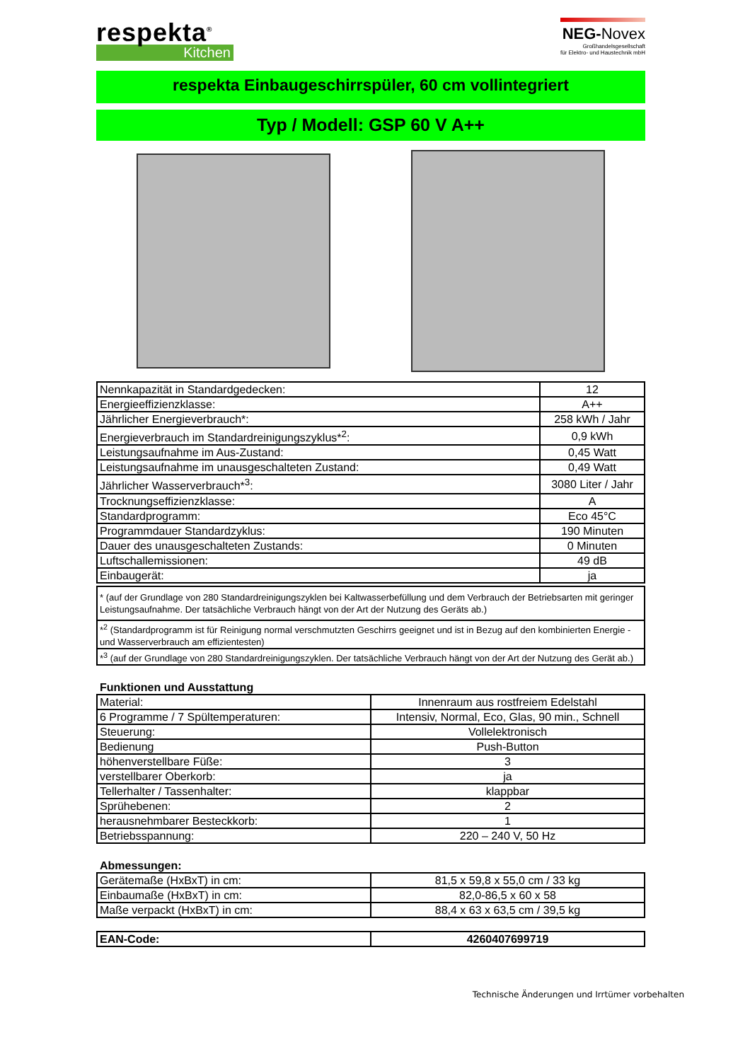respekta<sup>®</sup>
Kitchen
NEG-Novex
Großhandelsgesellschaft
für Elektro- und Haustechnik mbH
respekta Einbaugeschirrspüler, 60 cm vollintegriert
Typ / Modell: GSP 60 V A++
| Nennkapazität in Standardgedecken: | 12 |
| Energieeffizienzklasse: | A++ |
| Jährlicher Energieverbrauch*: | 258 kWh / Jahr |
| Energieverbrauch im Standardreinigungszyklus*<sup>2</sup>: | 0,9 kWh |
| Leistungsaufnahme im Aus-Zustand: | 0,45 Watt |
| Leistungsaufnahme im unausgeschalteten Zustand: | 0,49 Watt |
| Jährlicher Wasserverbrauch*<sup>3</sup>: | 3080 Liter / Jahr |
| Trocknungseffizienzklasse: | A |
| Standardprogramm: | Eco 45°C |
| Programmdauer Standardzyklus: | 190 Minuten |
| Dauer des unausgeschalteten Zustands: | 0 Minuten |
| Luftschallemissionen: | 49 dB |
| Einbaugerät: | ja |
| * (auf der Grundlage von 280 Standardreinigungszyklen bei Kaltwasserbefüllung und dem Verbrauch der Betriebsarten mit geringer Leistungsaufnahme. Der tatsächliche Verbrauch hängt von der Art der Nutzung des Geräts ab.) |
| *<sup>2</sup> (Standardprogramm ist für Reinigung normal verschmutzten Geschirrs geeignet und ist in Bezug auf den kombinierten Energie - und Wasserverbrauch am effizientesten) |
| *<sup>3</sup> (auf der Grundlage von 280 Standardreinigungszyklen. Der tatsächliche Verbrauch hängt von der Art der Nutzung des Gerät ab.) |
Funktionen und Ausstattung
| Material: | Innenraum aus rostfreiem Edelstahl |
| 6 Programme / 7 Spültemperaturen: | Intensiv, Normal, Eco, Glas, 90 min., Schnell |
| Steuerung: | Vollelektronisch |
| Bedienung | Push-Button |
| höhenverstellbare Füße: | 3 |
| verstellbarer Oberkorb: | ja |
| Tellerhalter / Tassenhalter: | klappbar |
| Sprühebenen: | 2 |
| herausnehmbarer Besteckkorb: | 1 |
| Betriebsspannung: | 220 – 240 V, 50 Hz |
Abmessungen:
| Gerätemaße (HxBxT) in cm: | 81,5 x 59,8 x 55,0 cm / 33 kg |
| Einbaumaße (HxBxT) in cm: | 82,0-86,5 x 60 x 58 |
| Maße verpackt (HxBxT) in cm: | 88,4 x 63 x 63,5 cm / 39,5 kg |
| EAN-Code: | 4260407699719 |
Technische Änderungen und Irrtümer vorbehalten